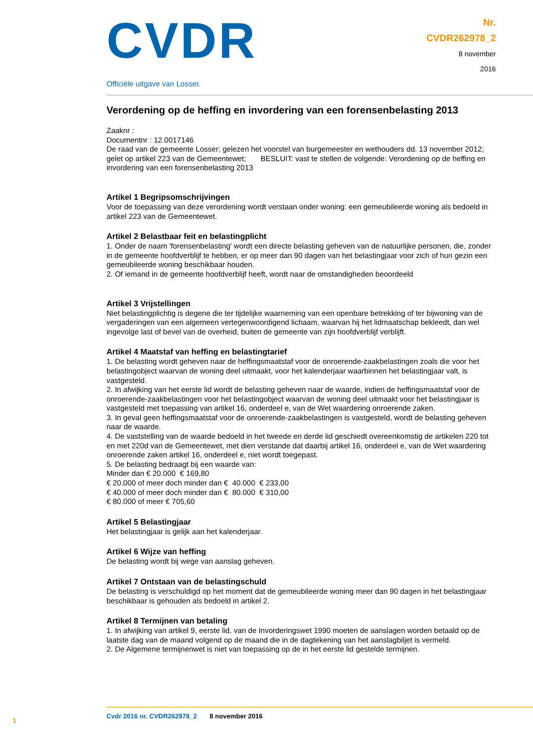CVDR
Officiële uitgave van Losser.
Nr.
CVDR262978_2
8 november
2016
Verordening op de heffing en invordering van een forensenbelasting 2013
Zaaknr :
Documentnr : 12.0017146
De raad van de gemeente Losser; gelezen het voorstel van burgemeester en wethouders dd. 13 november 2012; gelet op artikel 223 van de Gemeentewet; BESLUIT: vast te stellen de volgende: Verordening op de heffing en invordering van een forensenbelasting 2013
Artikel 1 Begripsomschrijvingen
Voor de toepassing van deze verordening wordt verstaan onder woning: een gemeubileerde woning als bedoeld in artikel 223 van de Gemeentewet.
Artikel 2 Belastbaar feit en belastingplicht
1. Onder de naam 'forensenbelasting' wordt een directe belasting geheven van de natuurlijke personen, die, zonder in de gemeente hoofdverblijf te hebben, er op meer dan 90 dagen van het belastingjaar voor zich of hun gezin een gemeubileerde woning beschikbaar houden.
2. Of iemand in de gemeente hoofdverblijf heeft, wordt naar de omstandigheden beoordeeld
Artikel 3 Vrijstellingen
Niet belastingplichtig is degene die ter tijdelijke waarneming van een openbare betrekking of ter bijwoning van de vergaderingen van een algemeen vertegenwoordigend lichaam, waarvan hij het lidmaatschap bekleedt, dan wel ingevolge last of bevel van de overheid, buiten de gemeente van zijn hoofdverblijf verblijft.
Artikel 4 Maatstaf van heffing en belastingtarief
1. De belasting wordt geheven naar de heffingsmaatstaf voor de onroerende-zaakbelastingen zoals die voor het belastingobject waarvan de woning deel uitmaakt, voor het kalenderjaar waarbinnen het belastingjaar valt, is vastgesteld.
2. In afwijking van het eerste lid wordt de belasting geheven naar de waarde, indien de heffingsmaatstaf voor de onroerende-zaakbelastingen voor het belastingobject waarvan de woning deel uitmaakt voor het belastingjaar is vastgesteld met toepassing van artikel 16, onderdeel e, van de Wet waardering onroerende zaken.
3. In geval geen heffingsmaatstaf voor de onroerende-zaakbelastingen is vastgesteld, wordt de belasting geheven naar de waarde.
4. De vaststelling van de waarde bedoeld in het tweede en derde lid geschiedt overeenkomstig de artikelen 220 tot en met 220d van de Gemeentewet, met dien verstande dat daarbij artikel 16, onderdeel e, van de Wet waardering onroerende zaken artikel 16, onderdeel e, niet wordt toegepast.
5. De belasting bedraagt bij een waarde van:
Minder dan € 20.000 € 169,80
€ 20.000 of meer doch minder dan € 40.000 € 233,00
€ 40.000 of meer doch minder dan € 80.000 € 310,00
€ 80.000 of meer € 705,60
Artikel 5 Belastingjaar
Het belastingjaar is gelijk aan het kalenderjaar.
Artikel 6 Wijze van heffing
De belasting wordt bij wege van aanslag geheven.
Artikel 7 Ontstaan van de belastingschuld
De belasting is verschuldigd op het moment dat de gemeubileerde woning meer dan 90 dagen in het belastingjaar beschikbaar is gehouden als bedoeld in artikel 2.
Artikel 8 Termijnen van betaling
1. In afwijking van artikel 9, eerste lid, van de Invorderingswet 1990 moeten de aanslagen worden betaald op de laatste dag van de maand volgend op de maand die in de dagtekening van het aanslagbiljet is vermeld.
2. De Algemene termijnenwet is niet van toepassing op de in het eerste lid gestelde termijnen.
1
Cvdr 2016 nr. CVDR262978_2 8 november 2016